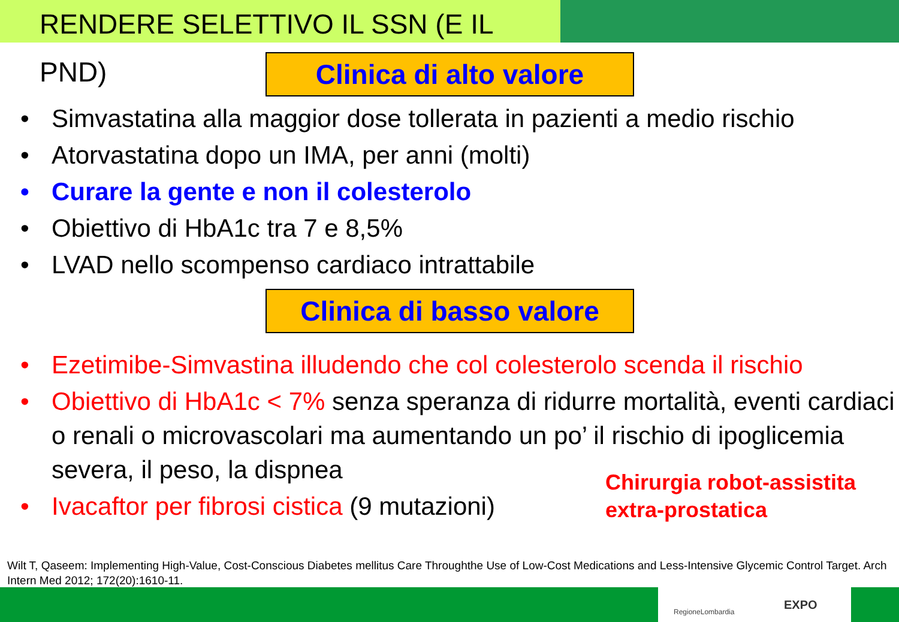RENDERE SELETTIVO IL SSN (E IL PND)
Clinica di alto valore
• Simvastatina alla maggior dose tollerata in pazienti a medio rischio
• Atorvastatina dopo un IMA, per anni (molti)
• Curare la gente e non il colesterolo
• Obiettivo di HbA1c tra 7 e 8,5%
• LVAD nello scompenso cardiaco intrattabile
Clinica di basso valore
• Ezetimibe-Simvastina illudendo che col colesterolo scenda il rischio
• Obiettivo di HbA1c < 7% senza speranza di ridurre mortalità, eventi cardiaci o renali o microvascolari ma aumentando un po’ il rischio di ipoglicemia severa, il peso, la dispnea
• Ivacaftor per fibrosi cistica (9 mutazioni)
Chirurgia robot-assistita
extra-prostatica
Wilt T, Qaseem: Implementing High-Value, Cost-Conscious Diabetes mellitus Care Throughthe Use of Low-Cost Medications and Less-Intensive Glycemic Control Target. Arch Intern Med 2012; 172(20):1610-11.
RegioneLombardia EXPO